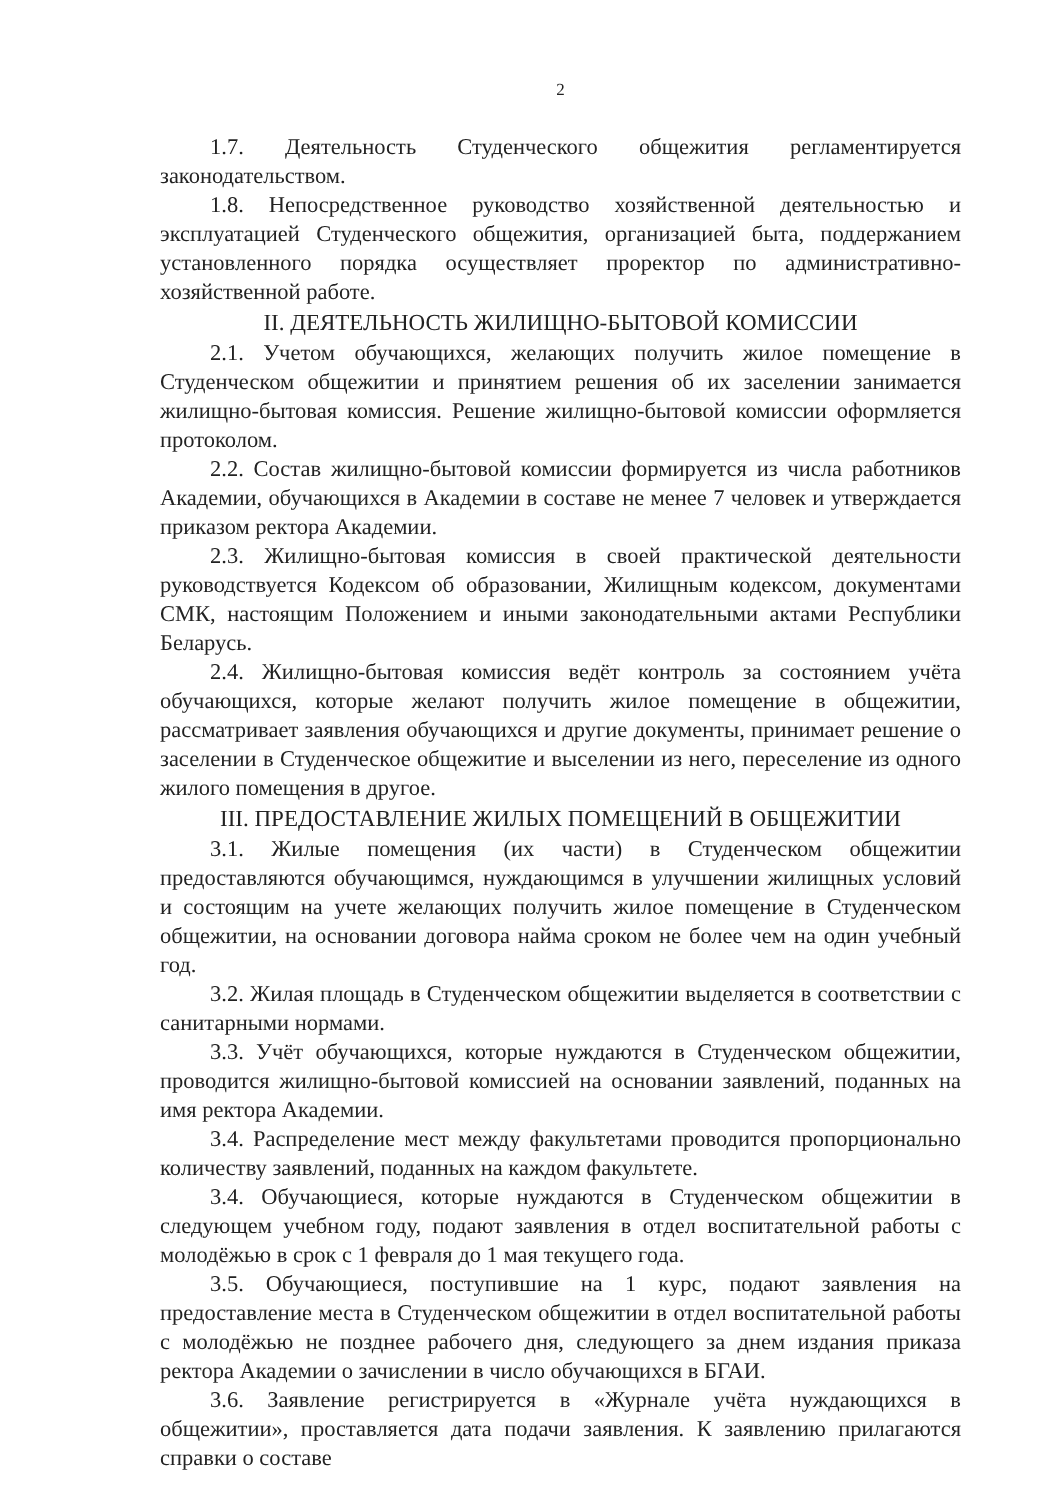2
1.7. Деятельность Студенческого общежития регламентируется законодательством.
1.8. Непосредственное руководство хозяйственной деятельностью и эксплуатацией Студенческого общежития, организацией быта, поддержанием установленного порядка осуществляет проректор по административно-хозяйственной работе.
II. ДЕЯТЕЛЬНОСТЬ ЖИЛИЩНО-БЫТОВОЙ КОМИССИИ
2.1. Учетом обучающихся, желающих получить жилое помещение в Студенческом общежитии и принятием решения об их заселении занимается жилищно-бытовая комиссия. Решение жилищно-бытовой комиссии оформляется протоколом.
2.2. Состав жилищно-бытовой комиссии формируется из числа работников Академии, обучающихся в Академии в составе не менее 7 человек и утверждается приказом ректора Академии.
2.3. Жилищно-бытовая комиссия в своей практической деятельности руководствуется Кодексом об образовании, Жилищным кодексом, документами СМК, настоящим Положением и иными законодательными актами Республики Беларусь.
2.4. Жилищно-бытовая комиссия ведёт контроль за состоянием учёта обучающихся, которые желают получить жилое помещение в общежитии, рассматривает заявления обучающихся и другие документы, принимает решение о заселении в Студенческое общежитие и выселении из него, переселение из одного жилого помещения в другое.
III. ПРЕДОСТАВЛЕНИЕ ЖИЛЫХ ПОМЕЩЕНИЙ В ОБЩЕЖИТИИ
3.1. Жилые помещения (их части) в Студенческом общежитии предоставляются обучающимся, нуждающимся в улучшении жилищных условий и состоящим на учете желающих получить жилое помещение в Студенческом общежитии, на основании договора найма сроком не более чем на один учебный год.
3.2. Жилая площадь в Студенческом общежитии выделяется в соответствии с санитарными нормами.
3.3. Учёт обучающихся, которые нуждаются в Студенческом общежитии, проводится жилищно-бытовой комиссией на основании заявлений, поданных на имя ректора Академии.
3.4. Распределение мест между факультетами проводится пропорционально количеству заявлений, поданных на каждом факультете.
3.4. Обучающиеся, которые нуждаются в Студенческом общежитии в следующем учебном году, подают заявления в отдел воспитательной работы с молодёжью в срок с 1 февраля до 1 мая текущего года.
3.5. Обучающиеся, поступившие на 1 курс, подают заявления на предоставление места в Студенческом общежитии в отдел воспитательной работы с молодёжью не позднее рабочего дня, следующего за днем издания приказа ректора Академии о зачислении в число обучающихся в БГАИ.
3.6. Заявление регистрируется в «Журнале учёта нуждающихся в общежитии», проставляется дата подачи заявления. К заявлению прилагаются справки о составе